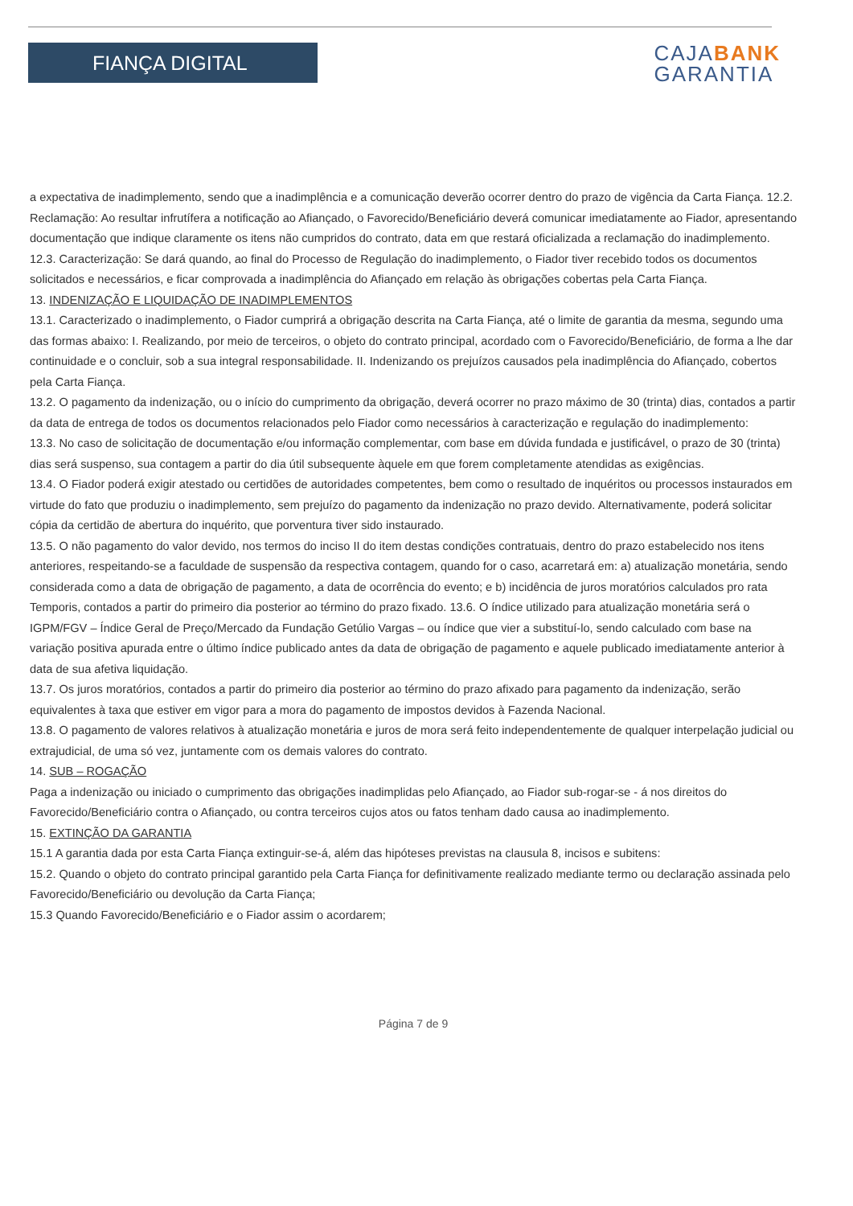FIANÇA DIGITAL
CAJABANK
GARANTIA
a expectativa de inadimplemento, sendo que a inadimplência e a comunicação deverão ocorrer dentro do prazo de vigência da Carta Fiança. 12.2. Reclamação: Ao resultar infrutífera a notificação ao Afiançado, o Favorecido/Beneficiário deverá comunicar imediatamente ao Fiador, apresentando documentação que indique claramente os itens não cumpridos do contrato, data em que restará oficializada a reclamação do inadimplemento.
12.3. Caracterização: Se dará quando, ao final do Processo de Regulação do inadimplemento, o Fiador tiver recebido todos os documentos solicitados e necessários, e ficar comprovada a inadimplência do Afiançado em relação às obrigações cobertas pela Carta Fiança.
13. INDENIZAÇÃO E LIQUIDAÇÃO DE INADIMPLEMENTOS
13.1. Caracterizado o inadimplemento, o Fiador cumprirá a obrigação descrita na Carta Fiança, até o limite de garantia da mesma, segundo uma das formas abaixo: I. Realizando, por meio de terceiros, o objeto do contrato principal, acordado com o Favorecido/Beneficiário, de forma a lhe dar continuidade e o concluir, sob a sua integral responsabilidade. II. Indenizando os prejuízos causados pela inadimplência do Afiançado, cobertos pela Carta Fiança.
13.2. O pagamento da indenização, ou o início do cumprimento da obrigação, deverá ocorrer no prazo máximo de 30 (trinta) dias, contados a partir da data de entrega de todos os documentos relacionados pelo Fiador como necessários à caracterização e regulação do inadimplemento:
13.3. No caso de solicitação de documentação e/ou informação complementar, com base em dúvida fundada e justificável, o prazo de 30 (trinta) dias será suspenso, sua contagem a partir do dia útil subsequente àquele em que forem completamente atendidas as exigências.
13.4. O Fiador poderá exigir atestado ou certidões de autoridades competentes, bem como o resultado de inquéritos ou processos instaurados em virtude do fato que produziu o inadimplemento, sem prejuízo do pagamento da indenização no prazo devido. Alternativamente, poderá solicitar cópia da certidão de abertura do inquérito, que porventura tiver sido instaurado.
13.5. O não pagamento do valor devido, nos termos do inciso II do item destas condições contratuais, dentro do prazo estabelecido nos itens anteriores, respeitando-se a faculdade de suspensão da respectiva contagem, quando for o caso, acarretará em: a) atualização monetária, sendo considerada como a data de obrigação de pagamento, a data de ocorrência do evento; e b) incidência de juros moratórios calculados pro rata Temporis, contados a partir do primeiro dia posterior ao término do prazo fixado. 13.6. O índice utilizado para atualização monetária será o IGPM/FGV – Índice Geral de Preço/Mercado da Fundação Getúlio Vargas – ou índice que vier a substituí-lo, sendo calculado com base na variação positiva apurada entre o último índice publicado antes da data de obrigação de pagamento e aquele publicado imediatamente anterior à data de sua afetiva liquidação.
13.7. Os juros moratórios, contados a partir do primeiro dia posterior ao término do prazo afixado para pagamento da indenização, serão equivalentes à taxa que estiver em vigor para a mora do pagamento de impostos devidos à Fazenda Nacional.
13.8. O pagamento de valores relativos à atualização monetária e juros de mora será feito independentemente de qualquer interpelação judicial ou extrajudicial, de uma só vez, juntamente com os demais valores do contrato.
14. SUB – ROGAÇÃO
Paga a indenização ou iniciado o cumprimento das obrigações inadimplidas pelo Afiançado, ao Fiador sub-rogar-se - á nos direitos do Favorecido/Beneficiário contra o Afiançado, ou contra terceiros cujos atos ou fatos tenham dado causa ao inadimplemento.
15. EXTINÇÃO DA GARANTIA
15.1 A garantia dada por esta Carta Fiança extinguir-se-á, além das hipóteses previstas na clausula 8, incisos e subitens:
15.2. Quando o objeto do contrato principal garantido pela Carta Fiança for definitivamente realizado mediante termo ou declaração assinada pelo Favorecido/Beneficiário ou devolução da Carta Fiança;
15.3 Quando Favorecido/Beneficiário e o Fiador assim o acordarem;
Página 7 de 9